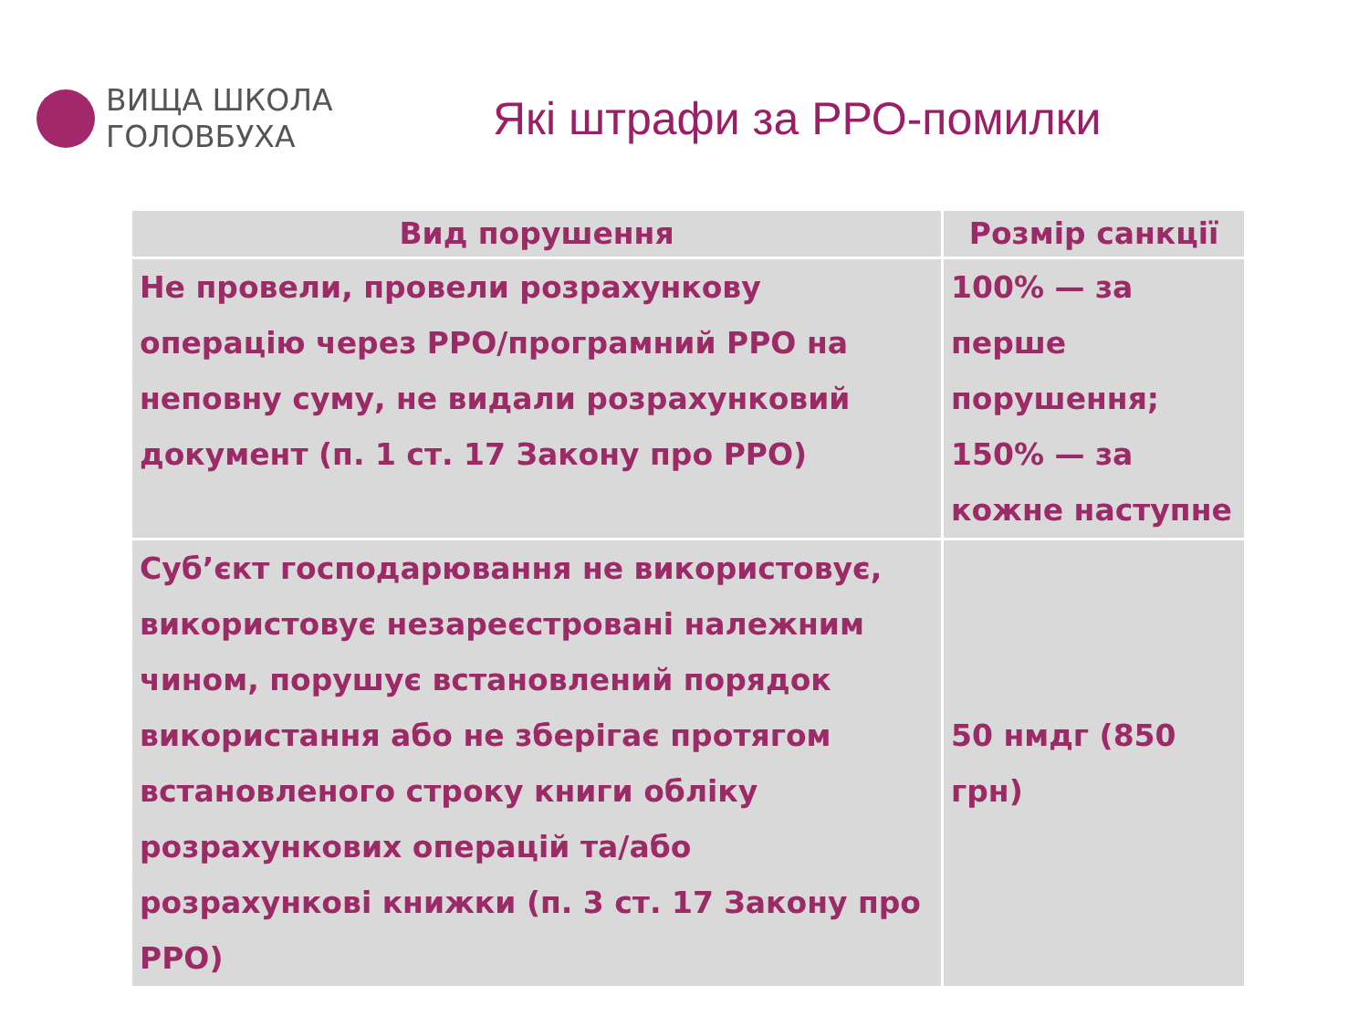ВИЩА ШКОЛА
ГОЛОВБУХА
Які штрафи за РРО-помилки
| Вид порушення | Розмір санкції |
| --- | --- |
| Не провели, провели розрахункову операцію через РРО/програмний РРО на неповну суму, не видали розрахунковий документ (п. 1 ст. 17 Закону про РРО) | 100% — за перше порушення; 150% — за кожне наступне |
| Суб’єкт господарювання не використовує, використовує незареєстровані належним чином, порушує встановлений порядок використання або не зберігає протягом встановленого строку книги обліку розрахункових операцій та/або розрахункові книжки (п. 3 ст. 17 Закону про РРО) | 50 нмдг (850 грн) |